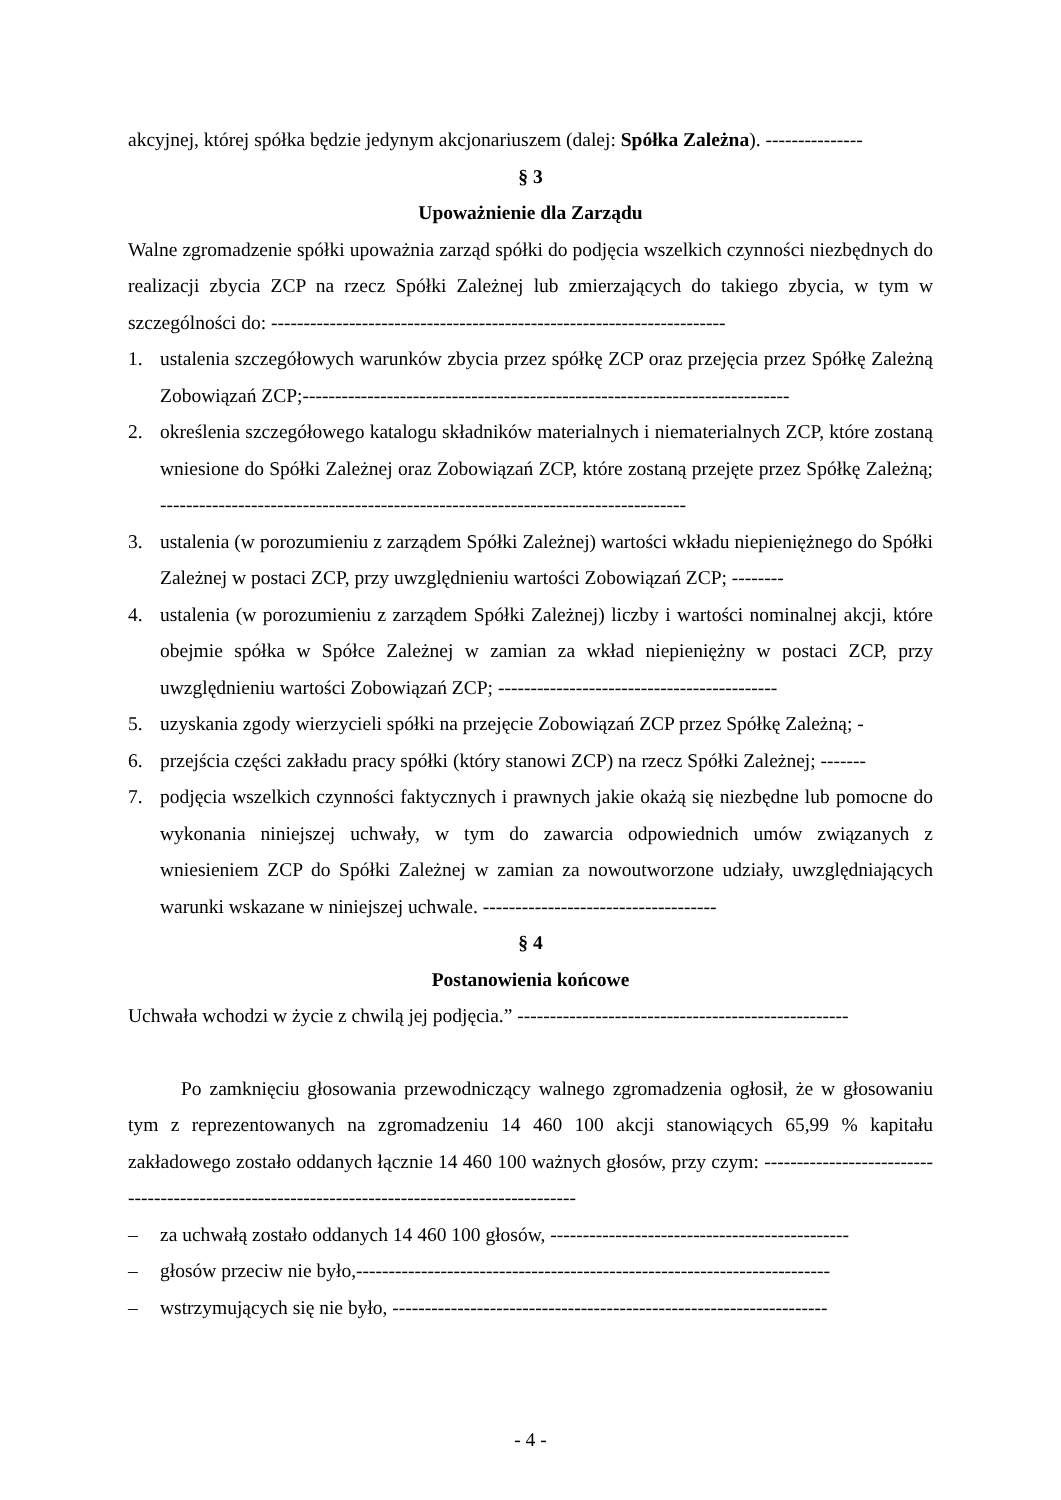akcyjnej, której spółka będzie jedynym akcjonariuszem (dalej: Spółka Zależna). ---------------
§ 3
Upoważnienie dla Zarządu
Walne zgromadzenie spółki upoważnia zarząd spółki do podjęcia wszelkich czynności niezbędnych do realizacji zbycia ZCP na rzecz Spółki Zależnej lub zmierzających do takiego zbycia, w tym w szczególności do: ----------------------------------------------------------------------
1. ustalenia szczegółowych warunków zbycia przez spółkę ZCP oraz przejęcia przez Spółkę Zależną Zobowiązań ZCP;---------------------------------------------------------------------------
2. określenia szczegółowego katalogu składników materialnych i niematerialnych ZCP, które zostaną wniesione do Spółki Zależnej oraz Zobowiązań ZCP, które zostaną przejęte przez Spółkę Zależną; ---------------------------------------------------------------------------------
3. ustalenia (w porozumieniu z zarządem Spółki Zależnej) wartości wkładu niepieniężnego do Spółki Zależnej w postaci ZCP, przy uwzględnieniu wartości Zobowiązań ZCP; --------
4. ustalenia (w porozumieniu z zarządem Spółki Zależnej) liczby i wartości nominalnej akcji, które obejmie spółka w Spółce Zależnej w zamian za wkład niepieniężny w postaci ZCP, przy uwzględnieniu wartości Zobowiązań ZCP; -------------------------------------------
5. uzyskania zgody wierzycieli spółki na przejęcie Zobowiązań ZCP przez Spółkę Zależną; -
6. przejścia części zakładu pracy spółki (który stanowi ZCP) na rzecz Spółki Zależnej; -------
7. podjęcia wszelkich czynności faktycznych i prawnych jakie okażą się niezbędne lub pomocne do wykonania niniejszej uchwały, w tym do zawarcia odpowiednich umów związanych z wniesieniem ZCP do Spółki Zależnej w zamian za nowoutworzone udziały, uwzględniających warunki wskazane w niniejszej uchwale. ------------------------------------
§ 4
Postanowienia końcowe
Uchwała wchodzi w życie z chwilą jej podjęcia.” ---------------------------------------------------
Po zamknięciu głosowania przewodniczący walnego zgromadzenia ogłosił, że w głosowaniu tym z reprezentowanych na zgromadzeniu 14 460 100 akcji stanowiących 65,99 % kapitału zakładowego zostało oddanych łącznie 14 460 100 ważnych głosów, przy czym: -----------------------------------------------------------------------------------------------
– za uchwałą zostało oddanych 14 460 100 głosów, ----------------------------------------------
– głosów przeciw nie było,-------------------------------------------------------------------------
– wstrzymujących się nie było, -------------------------------------------------------------------
- 4 -